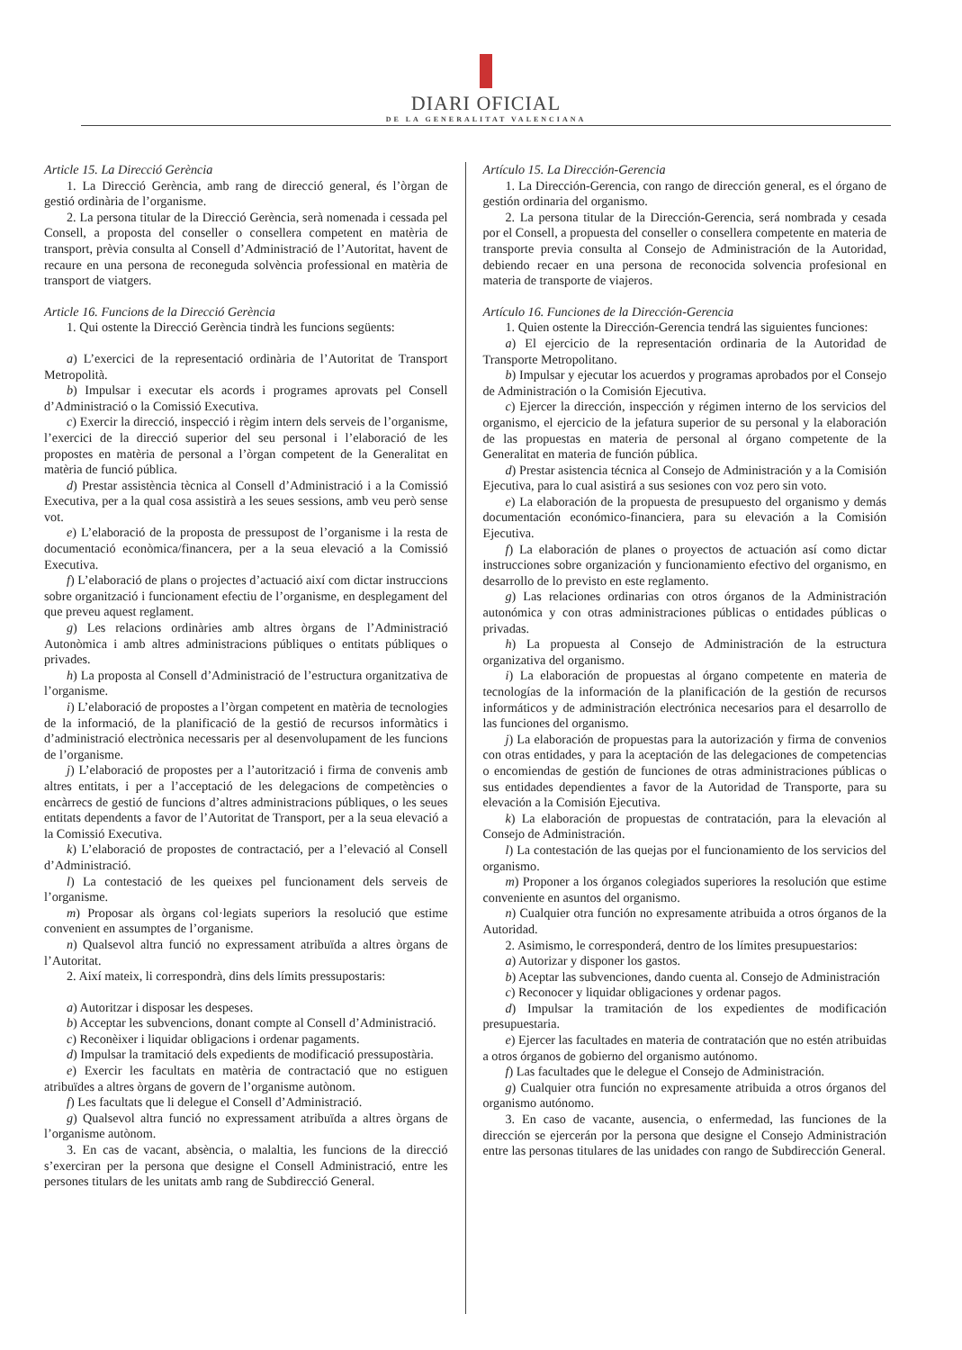DIARI OFICIAL
DE LA GENERALITAT VALENCIANA
Article 15. La Direcció Gerència
1. La Direcció Gerència, amb rang de direcció general, és l’òrgan de gestió ordinària de l’organisme.
2. La persona titular de la Direcció Gerència, serà nomenada i cessada pel Consell, a proposta del conseller o consellera competent en matèria de transport, prèvia consulta al Consell d’Administració de l’Autoritat, havent de recaure en una persona de reconeguda solvència professional en matèria de transport de viatgers.
Article 16. Funcions de la Direcció Gerència
1. Qui ostente la Direcció Gerència tindrà les funcions següents:
a) L’exercici de la representació ordinària de l’Autoritat de Transport Metropolità.
b) Impulsar i executar els acords i programes aprovats pel Consell d’Administració o la Comissió Executiva.
c) Exercir la direcció, inspecció i règim intern dels serveis de l’organisme, l’exercici de la direcció superior del seu personal i l’elaboració de les propostes en matèria de personal a l’òrgan competent de la Generalitat en matèria de funció pública.
d) Prestar assistència tècnica al Consell d’Administració i a la Comissió Executiva, per a la qual cosa assistirà a les seues sessions, amb veu però sense vot.
e) L’elaboració de la proposta de pressupost de l’organisme i la resta de documentació econòmica/financera, per a la seua elevació a la Comissió Executiva.
f) L’elaboració de plans o projectes d’actuació així com dictar instruccions sobre organització i funcionament efectiu de l’organisme, en desplegament del que preveu aquest reglament.
g) Les relacions ordinàries amb altres òrgans de l’Administració Autonòmica i amb altres administracions públiques o entitats públiques o privades.
h) La proposta al Consell d’Administració de l’estructura organitzativa de l’organisme.
i) L’elaboració de propostes a l’òrgan competent en matèria de tecnologies de la informació, de la planificació de la gestió de recursos informàtics i d’administració electrònica necessaris per al desenvolupament de les funcions de l’organisme.
j) L’elaboració de propostes per a l’autorització i firma de convenis amb altres entitats, i per a l’acceptació de les delegacions de competències o encàrrecs de gestió de funcions d’altres administracions públiques, o les seues entitats dependents a favor de l’Autoritat de Transport, per a la seua elevació a la Comissió Executiva.
k) L’elaboració de propostes de contractació, per a l’elevació al Consell d’Administració.
l) La contestació de les queixes pel funcionament dels serveis de l’organisme.
m) Proposar als òrgans col·legiats superiors la resolució que estime convenient en assumptes de l’organisme.
n) Qualsevol altra funció no expressament atribuïda a altres òrgans de l’Autoritat.
2. Així mateix, li correspondrà, dins dels límits pressupostaris:
a) Autoritzar i disposar les despeses.
b) Acceptar les subvencions, donant compte al Consell d’Administració.
c) Reconèixer i liquidar obligacions i ordenar pagaments.
d) Impulsar la tramitació dels expedients de modificació pressupostària.
e) Exercir les facultats en matèria de contractació que no estiguen atribuïdes a altres òrgans de govern de l’organisme autònom.
f) Les facultats que li delegue el Consell d’Administració.
g) Qualsevol altra funció no expressament atribuïda a altres òrgans de l’organisme autònom.
3. En cas de vacant, absència, o malaltia, les funcions de la direcció s’exerciran per la persona que designe el Consell Administració, entre les persones titulars de les unitats amb rang de Subdirecció General.
Artículo 15. La Dirección-Gerencia
1. La Dirección-Gerencia, con rango de dirección general, es el órgano de gestión ordinaria del organismo.
2. La persona titular de la Dirección-Gerencia, será nombrada y cesada por el Consell, a propuesta del conseller o consellera competente en materia de transporte previa consulta al Consejo de Administración de la Autoridad, debiendo recaer en una persona de reconocida solvencia profesional en materia de transporte de viajeros.
Artículo 16. Funciones de la Dirección-Gerencia
1. Quien ostente la Dirección-Gerencia tendrá las siguientes funciones:
a) El ejercicio de la representación ordinaria de la Autoridad de Transporte Metropolitano.
b) Impulsar y ejecutar los acuerdos y programas aprobados por el Consejo de Administración o la Comisión Ejecutiva.
c) Ejercer la dirección, inspección y régimen interno de los servicios del organismo, el ejercicio de la jefatura superior de su personal y la elaboración de las propuestas en materia de personal al órgano competente de la Generalitat en materia de función pública.
d) Prestar asistencia técnica al Consejo de Administración y a la Comisión Ejecutiva, para lo cual asistirá a sus sesiones con voz pero sin voto.
e) La elaboración de la propuesta de presupuesto del organismo y demás documentación económico-financiera, para su elevación a la Comisión Ejecutiva.
f) La elaboración de planes o proyectos de actuación así como dictar instrucciones sobre organización y funcionamiento efectivo del organismo, en desarrollo de lo previsto en este reglamento.
g) Las relaciones ordinarias con otros órganos de la Administración autonómica y con otras administraciones públicas o entidades públicas o privadas.
h) La propuesta al Consejo de Administración de la estructura organizativa del organismo.
i) La elaboración de propuestas al órgano competente en materia de tecnologías de la información de la planificación de la gestión de recursos informáticos y de administración electrónica necesarios para el desarrollo de las funciones del organismo.
j) La elaboración de propuestas para la autorización y firma de convenios con otras entidades, y para la aceptación de las delegaciones de competencias o encomiendas de gestión de funciones de otras administraciones públicas o sus entidades dependientes a favor de la Autoridad de Transporte, para su elevación a la Comisión Ejecutiva.
k) La elaboración de propuestas de contratación, para la elevación al Consejo de Administración.
l) La contestación de las quejas por el funcionamiento de los servicios del organismo.
m) Proponer a los órganos colegiados superiores la resolución que estime conveniente en asuntos del organismo.
n) Cualquier otra función no expresamente atribuida a otros órganos de la Autoridad.
2. Asimismo, le corresponderá, dentro de los límites presupuestarios:
a) Autorizar y disponer los gastos.
b) Aceptar las subvenciones, dando cuenta al. Consejo de Administración
c) Reconocer y liquidar obligaciones y ordenar pagos.
d) Impulsar la tramitación de los expedientes de modificación presupuestaria.
e) Ejercer las facultades en materia de contratación que no estén atribuidas a otros órganos de gobierno del organismo autónomo.
f) Las facultades que le delegue el Consejo de Administración.
g) Cualquier otra función no expresamente atribuida a otros órganos del organismo autónomo.
3. En caso de vacante, ausencia, o enfermedad, las funciones de la dirección se ejercerán por la persona que designe el Consejo Administración entre las personas titulares de las unidades con rango de Subdirección General.